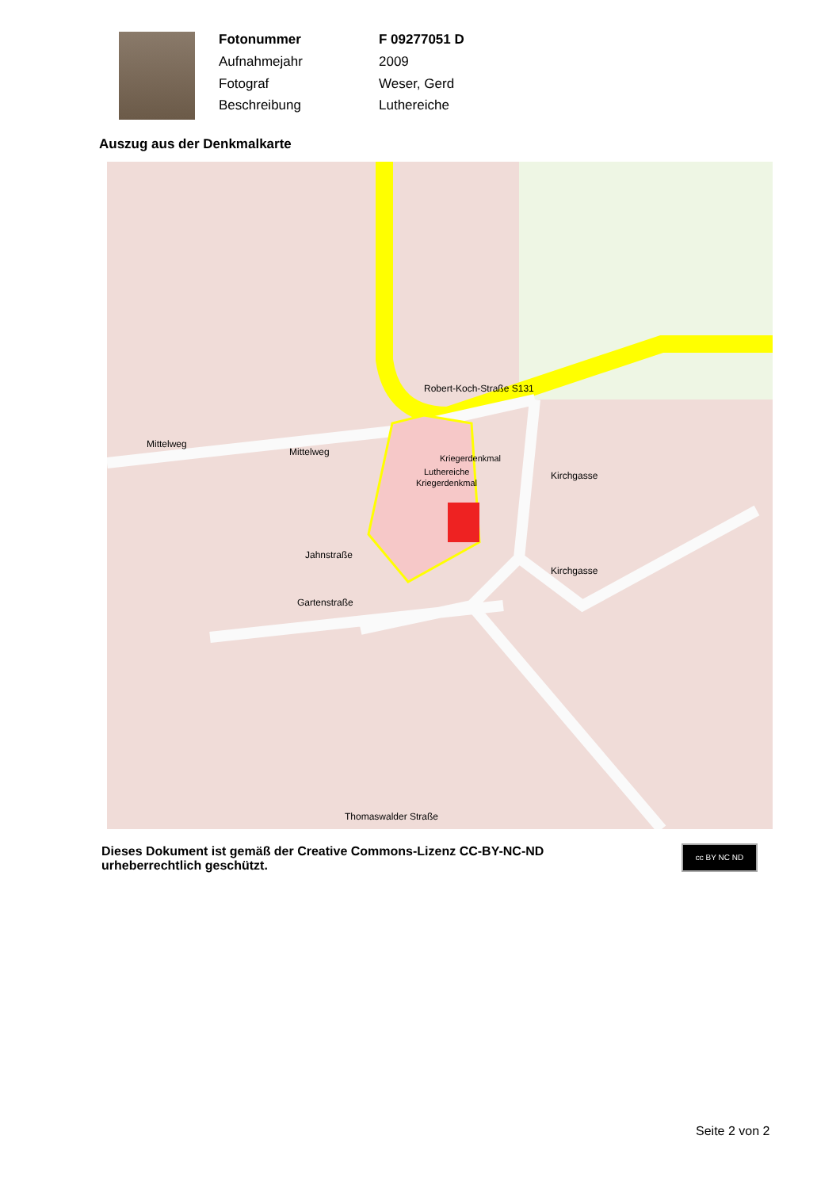| Fotonummer | F 09277051 D |
| Aufnahmejahr | 2009 |
| Fotograf | Weser, Gerd |
| Beschreibung | Luthereiche |
Auszug aus der Denkmalkarte
Kriegerdenkmal
Luthereiche
Kriegerdenkmal
Robert-Koch-Straße S131
Mittelweg
Mittelweg
Jahnstraße
Gartenstraße
Kirchgasse
Kirchgasse
Thomaswalder Straße
Dieses Dokument ist gemäß der Creative Commons-Lizenz CC-BY-NC-ND urheberrechtlich geschützt.
cc BY NC ND
Seite 2 von 2